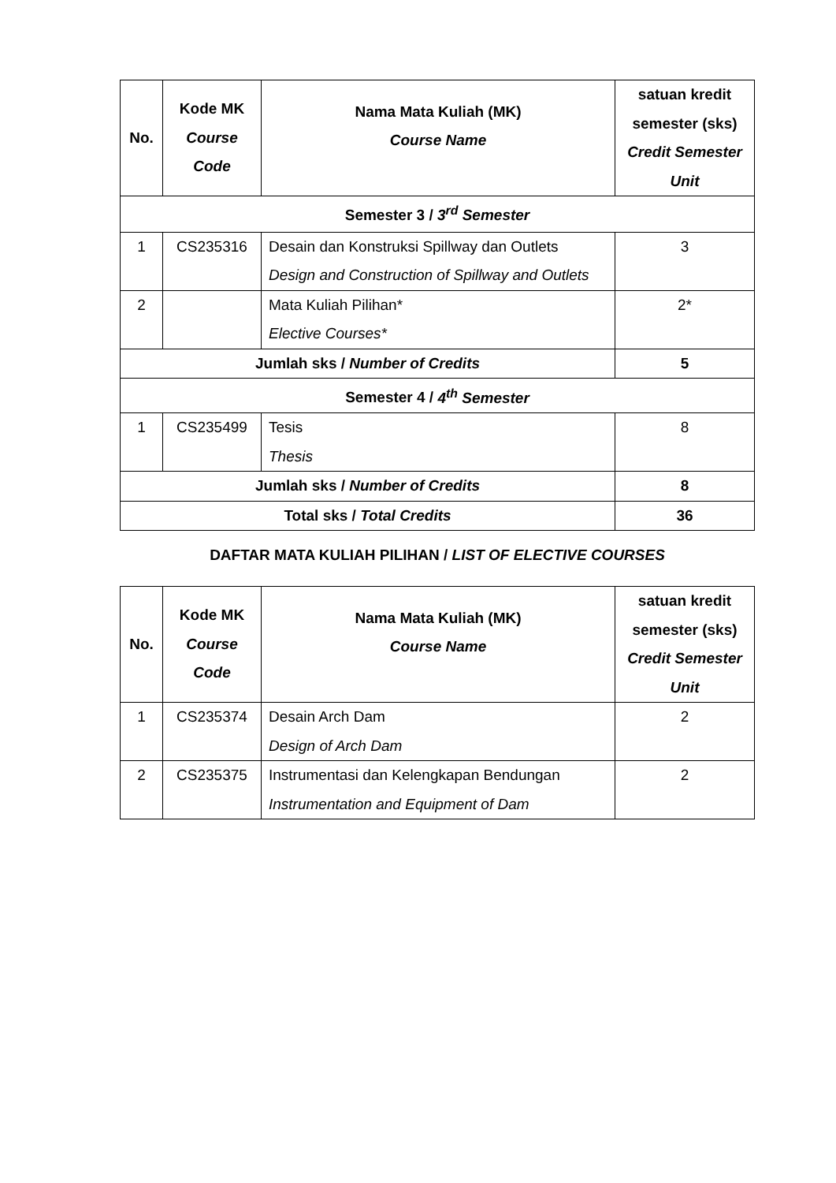| No. | Kode MK Course Code | Nama Mata Kuliah (MK) Course Name | satuan kredit semester (sks) Credit Semester Unit |
| --- | --- | --- | --- |
| Semester 3 / 3<sup>rd</sup> Semester | | | |
| 1 | CS235316 | Desain dan Konstruksi Spillway dan Outlets Design and Construction of Spillway and Outlets | 3 |
| 2 | | Mata Kuliah Pilihan* Elective Courses* | 2* |
| Jumlah sks / Number of Credits | | | 5 |
| Semester 4 / 4<sup>th</sup> Semester | | | |
| 1 | CS235499 | Tesis Thesis | 8 |
| Jumlah sks / Number of Credits | | | 8 |
| Total sks / Total Credits | | | 36 |
DAFTAR MATA KULIAH PILIHAN / LIST OF ELECTIVE COURSES
| No. | Kode MK Course Code | Nama Mata Kuliah (MK) Course Name | satuan kredit semester (sks) Credit Semester Unit |
| --- | --- | --- | --- |
| 1 | CS235374 | Desain Arch Dam Design of Arch Dam | 2 |
| 2 | CS235375 | Instrumentasi dan Kelengkapan Bendungan Instrumentation and Equipment of Dam | 2 |